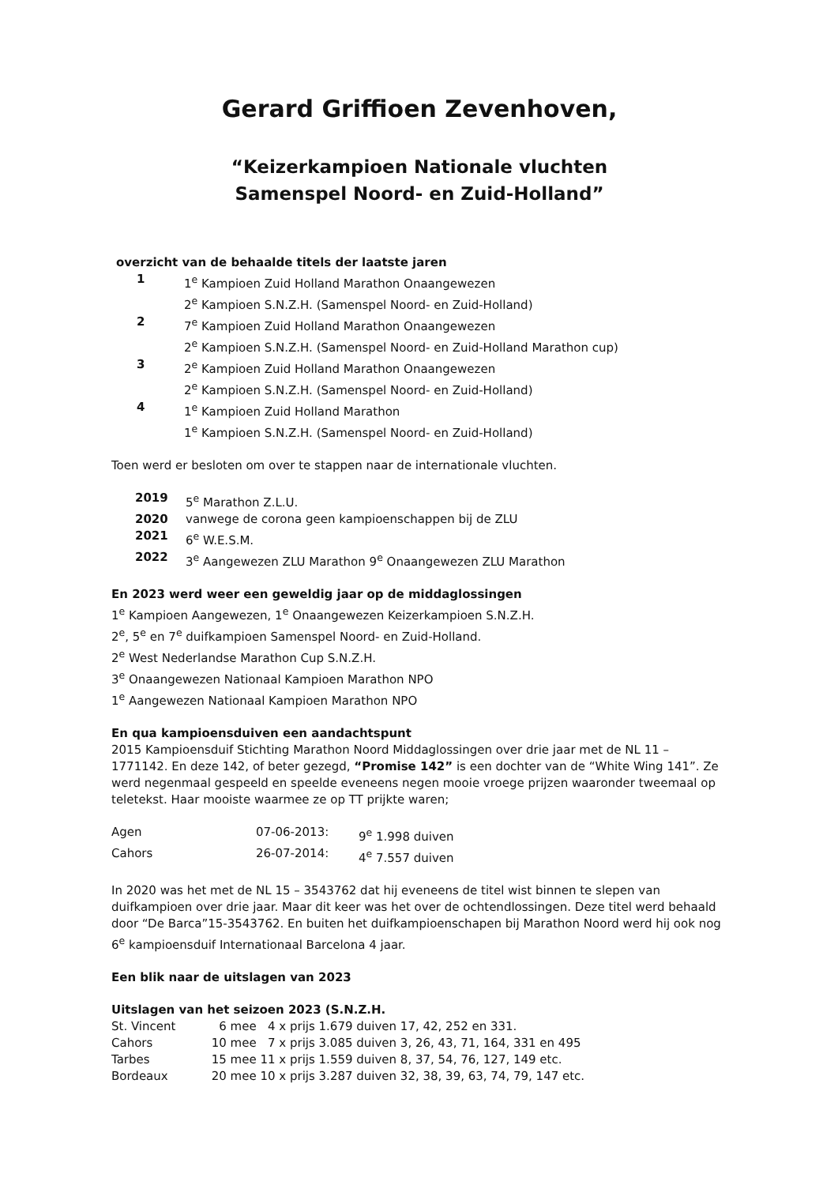Gerard Griffioen Zevenhoven,
“Keizerkampioen Nationale vluchten
Samenspel Noord- en Zuid-Holland”
overzicht van de behaalde titels der laatste jaren
| 1 | 1<sup>e</sup> Kampioen Zuid Holland Marathon Onaangewezen |
| | 2<sup>e</sup> Kampioen S.N.Z.H. (Samenspel Noord- en Zuid-Holland) |
| 2 | 7<sup>e</sup> Kampioen Zuid Holland Marathon Onaangewezen |
| | 2<sup>e</sup> Kampioen S.N.Z.H. (Samenspel Noord- en Zuid-Holland Marathon cup) |
| 3 | 2<sup>e</sup> Kampioen Zuid Holland Marathon Onaangewezen |
| | 2<sup>e</sup> Kampioen S.N.Z.H. (Samenspel Noord- en Zuid-Holland) |
| 4 | 1<sup>e</sup> Kampioen Zuid Holland Marathon |
| | 1<sup>e</sup> Kampioen S.N.Z.H. (Samenspel Noord- en Zuid-Holland) |
Toen werd er besloten om over te stappen naar de internationale vluchten.
| 2019 | 5<sup>e</sup> Marathon Z.L.U. |
| 2020 | vanwege de corona geen kampioenschappen bij de ZLU |
| 2021 | 6<sup>e</sup> W.E.S.M. |
| 2022 | 3<sup>e</sup> Aangewezen ZLU Marathon 9<sup>e</sup> Onaangewezen ZLU Marathon |
En 2023 werd weer een geweldig jaar op de middaglossingen
1<sup>e</sup> Kampioen Aangewezen, 1<sup>e</sup> Onaangewezen Keizerkampioen S.N.Z.H.
2<sup>e</sup>, 5<sup>e</sup> en 7<sup>e</sup> duifkampioen Samenspel Noord- en Zuid-Holland.
2<sup>e</sup> West Nederlandse Marathon Cup S.N.Z.H.
3<sup>e</sup> Onaangewezen Nationaal Kampioen Marathon NPO
1<sup>e</sup> Aangewezen Nationaal Kampioen Marathon NPO
En qua kampioensduiven een aandachtspunt
2015 Kampioensduif Stichting Marathon Noord Middaglossingen over drie jaar met de NL 11 – 1771142. En deze 142, of beter gezegd, “Promise 142” is een dochter van de “White Wing 141”. Ze werd negenmaal gespeeld en speelde eveneens negen mooie vroege prijzen waaronder tweemaal op teletekst. Haar mooiste waarmee ze op TT prijkte waren;
| Agen | 07-06-2013: | 9<sup>e</sup> 1.998 duiven |
| Cahors | 26-07-2014: | 4<sup>e</sup> 7.557 duiven |
In 2020 was het met de NL 15 – 3543762 dat hij eveneens de titel wist binnen te slepen van duifkampioen over drie jaar. Maar dit keer was het over de ochtendlossingen. Deze titel werd behaald door “De Barca”15-3543762. En buiten het duifkampioenschapen bij Marathon Noord werd hij ook nog 6<sup>e</sup> kampioensduif Internationaal Barcelona 4 jaar.
Een blik naar de uitslagen van 2023
Uitslagen van het seizoen 2023 (S.N.Z.H.
| St. Vincent | 6 mee 4 x prijs 1.679 duiven 17, 42, 252 en 331. |
| Cahors | 10 mee 7 x prijs 3.085 duiven 3, 26, 43, 71, 164, 331 en 495 |
| Tarbes | 15 mee 11 x prijs 1.559 duiven 8, 37, 54, 76, 127, 149 etc. |
| Bordeaux | 20 mee 10 x prijs 3.287 duiven 32, 38, 39, 63, 74, 79, 147 etc. |